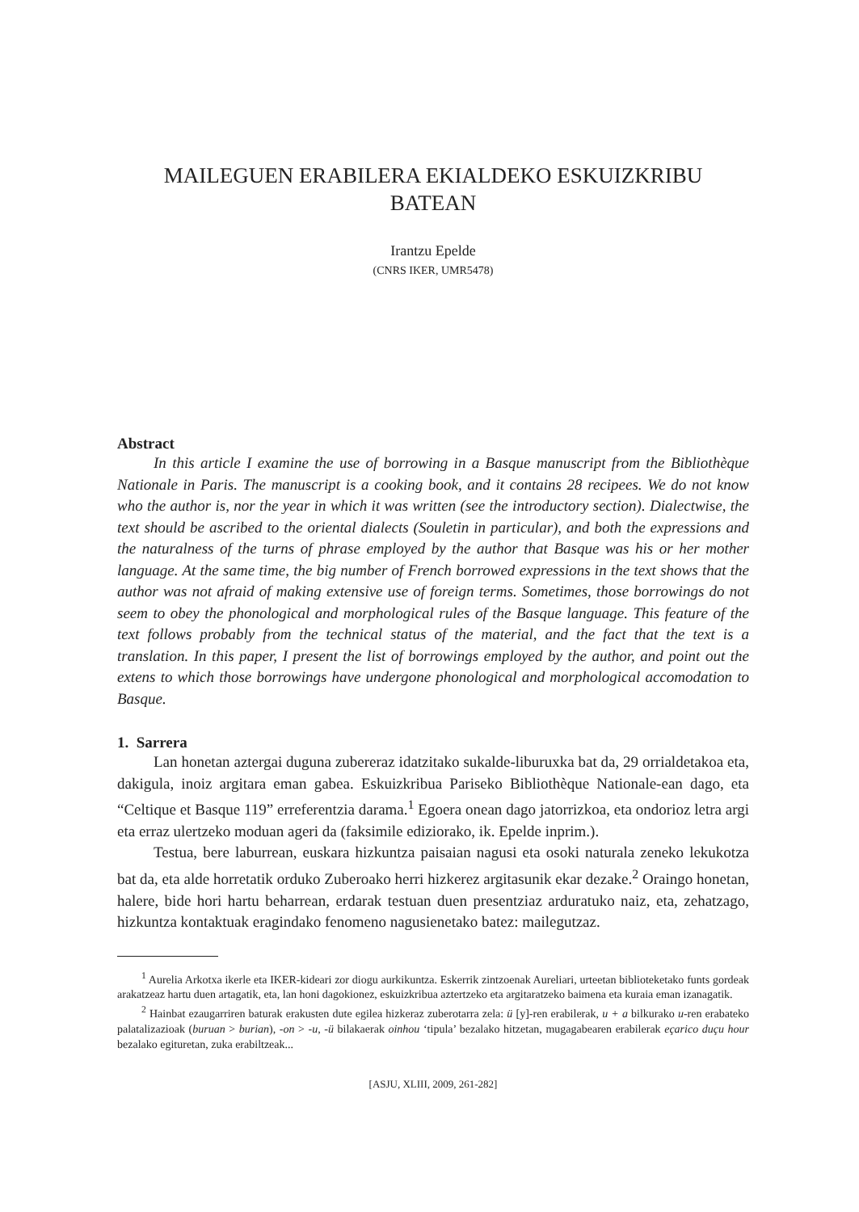MAILEGUEN ERABILERA EKIALDEKO ESKUIZKRIBU
BATEAN
Irantzu Epelde
(CNRS IKER, UMR5478)
Abstract
In this article I examine the use of borrowing in a Basque manuscript from the Bibliothèque Nationale in Paris. The manuscript is a cooking book, and it contains 28 recipees. We do not know who the author is, nor the year in which it was written (see the introductory section). Dialectwise, the text should be ascribed to the oriental dialects (Souletin in particular), and both the expressions and the naturalness of the turns of phrase employed by the author that Basque was his or her mother language. At the same time, the big number of French borrowed expressions in the text shows that the author was not afraid of making extensive use of foreign terms. Sometimes, those borrowings do not seem to obey the phonological and morphological rules of the Basque language. This feature of the text follows probably from the technical status of the material, and the fact that the text is a translation. In this paper, I present the list of borrowings employed by the author, and point out the extens to which those borrowings have undergone phonological and morphological accomodation to Basque.
1. Sarrera
Lan honetan aztergai duguna zubereraz idatzitako sukalde-liburuxka bat da, 29 orrialdetakoa eta, dakigula, inoiz argitara eman gabea. Eskuizkribua Pariseko Bibliothèque Nationale-ean dago, eta “Celtique et Basque 119” erreferentzia darama.<sup>1</sup> Egoera onean dago jatorrizkoa, eta ondorioz letra argi eta erraz ulertzeko moduan ageri da (faksimile ediziorako, ik. Epelde inprim.).
Testua, bere laburrean, euskara hizkuntza paisaian nagusi eta osoki naturala zeneko lekukotza bat da, eta alde horretatik orduko Zuberoako herri hizkerez argitasunik ekar dezake.<sup>2</sup> Oraingo honetan, halere, bide hori hartu beharrean, erdarak testuan duen presentziaz arduratuko naiz, eta, zehatzago, hizkuntza kontaktuak eragindako fenomeno nagusienetako batez: mailegutzaz.
<sup>1</sup> Aurelia Arkotxa ikerle eta IKER-kideari zor diogu aurkikuntza. Eskerrik zintzoenak Aureliari, urteetan biblioteketako funts gordeak arakatzeaz hartu duen artagatik, eta, lan honi dagokionez, eskuizkribua aztertzeko eta argitaratzeko baimena eta kuraia eman izanagatik.
<sup>2</sup> Hainbat ezaugarriren baturak erakusten dute egilea hizkeraz zuberotarra zela: ü [y]-ren erabilerak, u + a bilkurako u-ren erabateko palatalizazioak (buruan > burian), -on > -u, -ü bilakaerak oinhou ‘tipula’ bezalako hitzetan, mugagabearen erabilerak eçarico duçu hour bezalako egituretan, zuka erabiltzeak...
[ASJU, XLIII, 2009, 261-282]